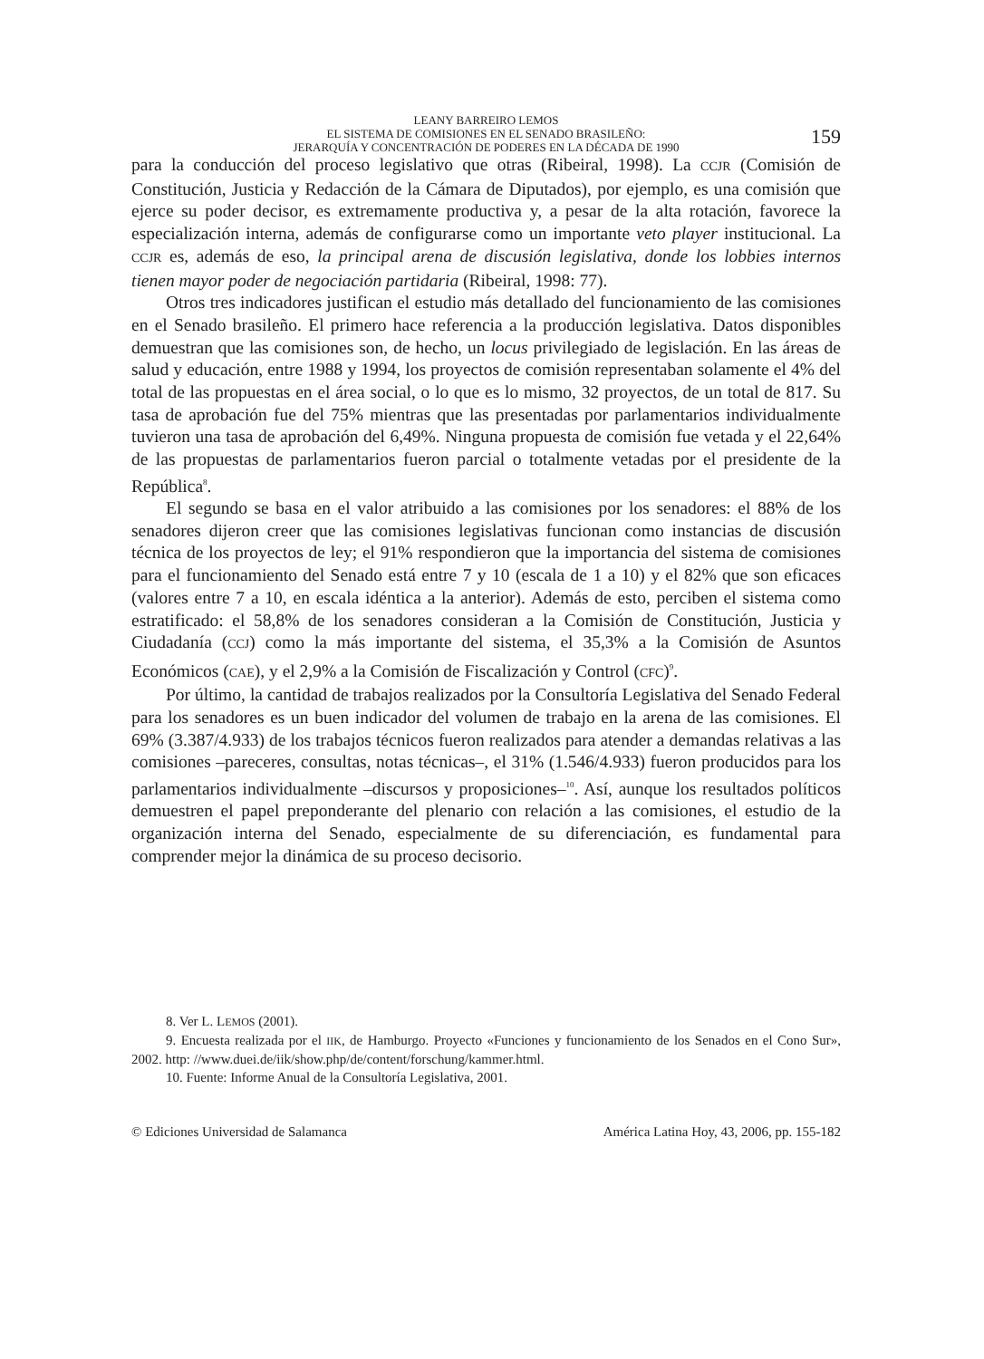LEANY BARREIRO LEMOS
EL SISTEMA DE COMISIONES EN EL SENADO BRASILEÑO:
JERARQUÍA Y CONCENTRACIÓN DE PODERES EN LA DÉCADA DE 1990
159
para la conducción del proceso legislativo que otras (Ribeiral, 1998). La CCJR (Comisión de Constitución, Justicia y Redacción de la Cámara de Diputados), por ejemplo, es una comisión que ejerce su poder decisor, es extremamente productiva y, a pesar de la alta rotación, favorece la especialización interna, además de configurarse como un importante veto player institucional. La CCJR es, además de eso, la principal arena de discusión legislativa, donde los lobbies internos tienen mayor poder de negociación partidaria (Ribeiral, 1998: 77).
Otros tres indicadores justifican el estudio más detallado del funcionamiento de las comisiones en el Senado brasileño. El primero hace referencia a la producción legislativa. Datos disponibles demuestran que las comisiones son, de hecho, un locus privilegiado de legislación. En las áreas de salud y educación, entre 1988 y 1994, los proyectos de comisión representaban solamente el 4% del total de las propuestas en el área social, o lo que es lo mismo, 32 proyectos, de un total de 817. Su tasa de aprobación fue del 75% mientras que las presentadas por parlamentarios individualmente tuvieron una tasa de aprobación del 6,49%. Ninguna propuesta de comisión fue vetada y el 22,64% de las propuestas de parlamentarios fueron parcial o totalmente vetadas por el presidente de la República<sup>8</sup>.
El segundo se basa en el valor atribuido a las comisiones por los senadores: el 88% de los senadores dijeron creer que las comisiones legislativas funcionan como instancias de discusión técnica de los proyectos de ley; el 91% respondieron que la importancia del sistema de comisiones para el funcionamiento del Senado está entre 7 y 10 (escala de 1 a 10) y el 82% que son eficaces (valores entre 7 a 10, en escala idéntica a la anterior). Además de esto, perciben el sistema como estratificado: el 58,8% de los senadores consideran a la Comisión de Constitución, Justicia y Ciudadanía (CCJ) como la más importante del sistema, el 35,3% a la Comisión de Asuntos Económicos (CAE), y el 2,9% a la Comisión de Fiscalización y Control (CFC)<sup>9</sup>.
Por último, la cantidad de trabajos realizados por la Consultoría Legislativa del Senado Federal para los senadores es un buen indicador del volumen de trabajo en la arena de las comisiones. El 69% (3.387/4.933) de los trabajos técnicos fueron realizados para atender a demandas relativas a las comisiones –pareceres, consultas, notas técnicas–, el 31% (1.546/4.933) fueron producidos para los parlamentarios individualmente –discursos y proposiciones–<sup>10</sup>. Así, aunque los resultados políticos demuestren el papel preponderante del plenario con relación a las comisiones, el estudio de la organización interna del Senado, especialmente de su diferenciación, es fundamental para comprender mejor la dinámica de su proceso decisorio.
8. Ver L. LEMOS (2001).
9. Encuesta realizada por el IIK, de Hamburgo. Proyecto «Funciones y funcionamiento de los Senados en el Cono Sur», 2002. http: //www.duei.de/iik/show.php/de/content/forschung/kammer.html.
10. Fuente: Informe Anual de la Consultoría Legislativa, 2001.
© Ediciones Universidad de Salamanca América Latina Hoy, 43, 2006, pp. 155-182